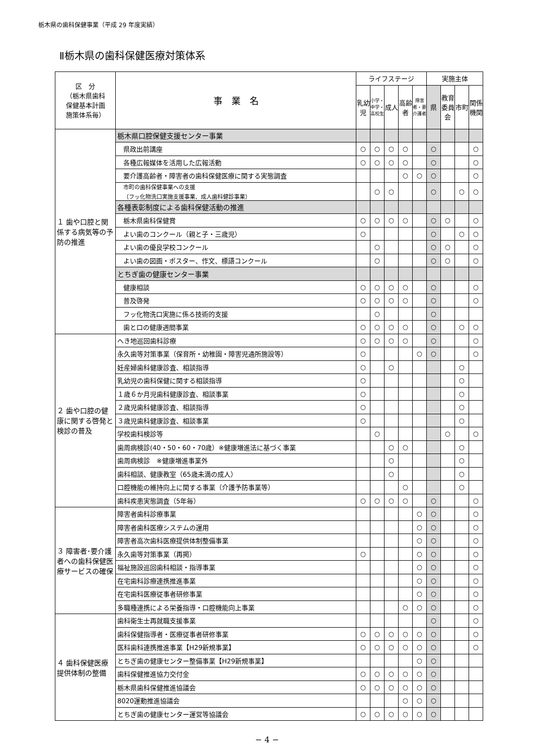栃木県の歯科保健事業（平成 29 年度実績）
Ⅱ栃木県の歯科保健医療対策体系
| 区 分 （栃木県歯科 保健基本計画 施策体系毎） | 事 業 名 | ライフステージ | | | | | 実施主体 | | | |
| --- | --- | --- | --- | --- | --- | --- | --- | --- | --- | --- |
| | | 乳幼児 | 小学・中学・高校生 | 成人 | 高齢者 | 障害者・要介護者 | 県 | 教育委員会 | 市町 | 関係機関 |
| １ 歯や口腔と関係する病気等の予防の推進 | 栃木県口腔保健支援センター事業 | | | | | | | | | |
| | 県政出前講座 | ○ | ○ | ○ | ○ | | ○ | | | ○ |
| | 各種広報媒体を活用した広報活動 | ○ | ○ | ○ | ○ | | ○ | | | ○ |
| | 要介護高齢者・障害者の歯科保健医療に関する実態調査 | | | | ○ | ○ | ○ | | | ○ |
| | 市町の歯科保健事業への支援 （フッ化物洗口実施支援事業、成人歯科健診事業） | | ○ | ○ | | | ○ | | ○ | ○ |
| | 各種表彰制度による歯科保健活動の推進 | | | | | | | | | |
| | 栃木県歯科保健賞 | ○ | ○ | ○ | ○ | | ○ | ○ | | ○ |
| | よい歯のコンクール（親と子・三歳児） | ○ | | | | | ○ | | ○ | ○ |
| | よい歯の優良学校コンクール | | ○ | | | | ○ | ○ | | ○ |
| | よい歯の図画・ポスター、作文、標語コンクール | | ○ | | | | ○ | ○ | | ○ |
| | とちぎ歯の健康センター事業 | | | | | | | | | |
| | 健康相談 | ○ | ○ | ○ | ○ | | ○ | | | ○ |
| | 普及啓発 | ○ | ○ | ○ | ○ | | ○ | | | ○ |
| | フッ化物洗口実施に係る技術的支援 | | ○ | | | | ○ | | | |
| | 歯と口の健康週間事業 | ○ | ○ | ○ | ○ | | ○ | | ○ | ○ |
| ２ 歯や口腔の健康に関する啓発と検診の普及 | へき地巡回歯科診療 | ○ | ○ | ○ | ○ | | ○ | | | ○ |
| | 永久歯等対策事業（保育所・幼稚園・障害児通所施設等） | ○ | | | | ○ | ○ | | | ○ |
| | 妊産婦歯科健康診査、相談指導 | ○ | | ○ | | | | | ○ | |
| | 乳幼児の歯科保健に関する相談指導 | ○ | | | | | | | ○ | |
| | １歳６か月児歯科健康診査、相談事業 | ○ | | | | | | | ○ | |
| | ２歳児歯科健康診査、相談指導 | ○ | | | | | | | ○ | |
| | ３歳児歯科健康診査、相談事業 | ○ | | | | | | | ○ | |
| | 学校歯科検診等 | | ○ | | | | | ○ | | ○ |
| | 歯周病検診(40・50・60・70歳）※健康増進法に基づく事業 | | | ○ | ○ | | | | ○ | |
| | 歯周病検診 ※健康増進事業外 | | | ○ | | | | | ○ | |
| | 歯科相談、健康教室（65歳未満の成人） | | | ○ | | | | | ○ | |
| | 口腔機能の維持向上に関する事業（介護予防事業等） | | | | ○ | | | | ○ | |
| | 歯科疾患実態調査（5年毎） | ○ | ○ | ○ | ○ | | ○ | | | ○ |
| ３ 障害者･要介護者への歯科保健医療サービスの確保 | 障害者歯科診療事業 | | | | | ○ | ○ | | | ○ |
| | 障害者歯科医療システムの運用 | | | | | ○ | ○ | | | ○ |
| | 障害者高次歯科医療提供体制整備事業 | | | | | ○ | ○ | | | ○ |
| | 永久歯等対策事業（再掲） | ○ | | | | ○ | ○ | | | ○ |
| | 福祉施設巡回歯科相談・指導事業 | | | | | ○ | ○ | | | ○ |
| | 在宅歯科診療連携推進事業 | | | | | ○ | ○ | | | ○ |
| | 在宅歯科医療従事者研修事業 | | | | | ○ | ○ | | | ○ |
| | 多職種連携による栄養指導・口腔機能向上事業 | | | | ○ | ○ | ○ | | | ○ |
| ４ 歯科保健医療提供体制の整備 | 歯科衛生士再就職支援事業 | | | | | | ○ | | | ○ |
| | 歯科保健指導者・医療従事者研修事業 | ○ | ○ | ○ | ○ | ○ | ○ | | | ○ |
| | 医科歯科連携推進事業【H29新規事業】 | ○ | ○ | ○ | ○ | ○ | ○ | | | ○ |
| | とちぎ歯の健康センター整備事業【H29新規事業】 | | | | | ○ | ○ | | | |
| | 歯科保健推進協力交付金 | ○ | ○ | ○ | ○ | ○ | ○ | | | |
| | 栃木県歯科保健推進協議会 | ○ | ○ | ○ | ○ | ○ | ○ | | | |
| | 8020運動推進協議会 | | | | ○ | ○ | ○ | | | |
| | とちぎ歯の健康センター運営等協議会 | ○ | ○ | ○ | ○ | ○ | ○ | | | |
− 4 −